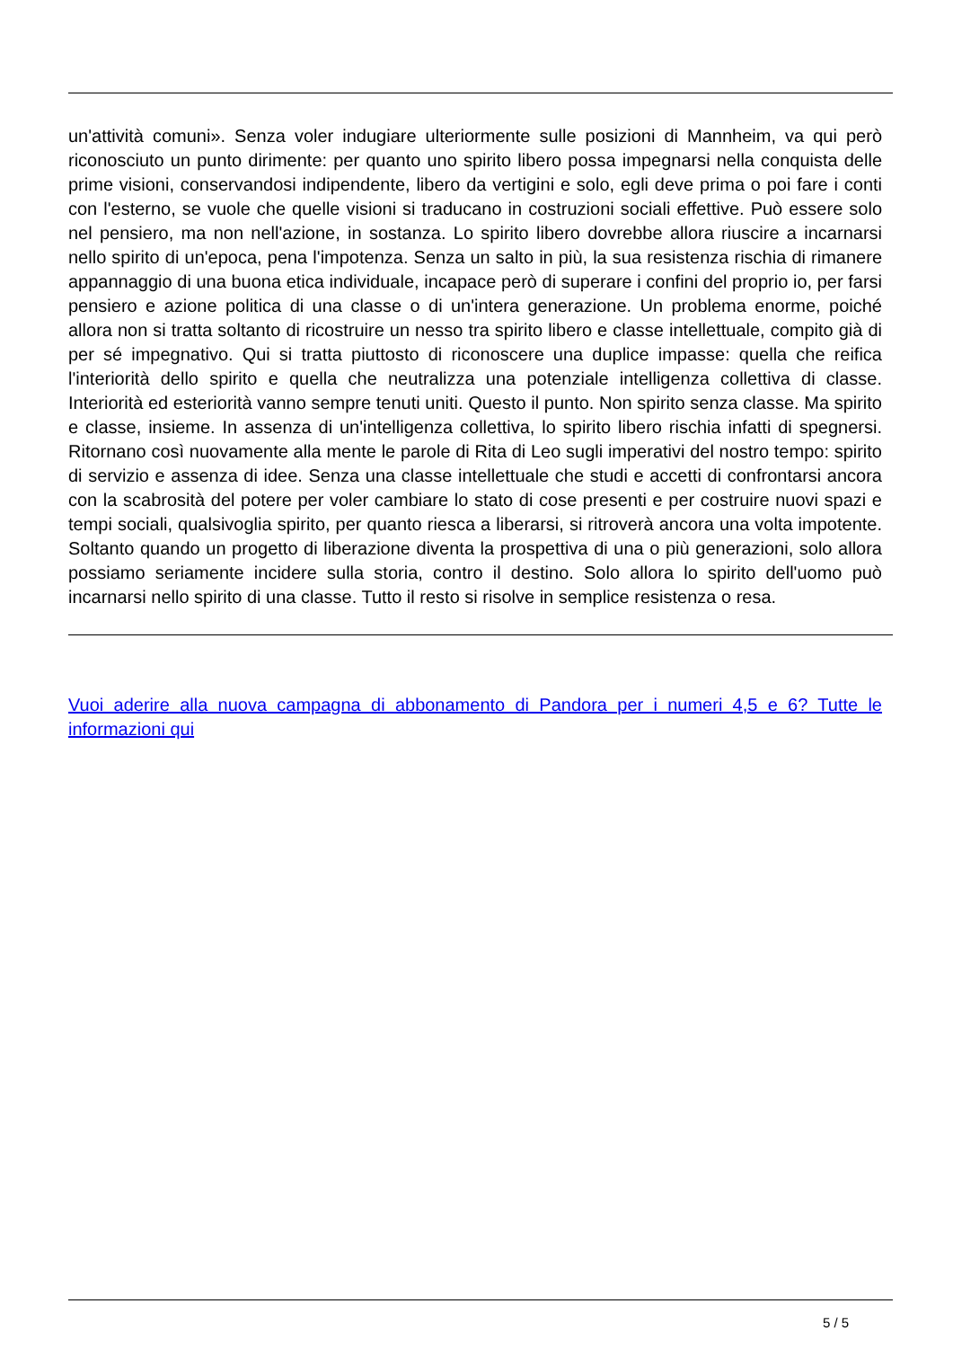un'attività comuni». Senza voler indugiare ulteriormente sulle posizioni di Mannheim, va qui però riconosciuto un punto dirimente: per quanto uno spirito libero possa impegnarsi nella conquista delle prime visioni, conservandosi indipendente, libero da vertigini e solo, egli deve prima o poi fare i conti con l'esterno, se vuole che quelle visioni si traducano in costruzioni sociali effettive. Può essere solo nel pensiero, ma non nell'azione, in sostanza. Lo spirito libero dovrebbe allora riuscire a incarnarsi nello spirito di un'epoca, pena l'impotenza. Senza un salto in più, la sua resistenza rischia di rimanere appannaggio di una buona etica individuale, incapace però di superare i confini del proprio io, per farsi pensiero e azione politica di una classe o di un'intera generazione. Un problema enorme, poiché allora non si tratta soltanto di ricostruire un nesso tra spirito libero e classe intellettuale, compito già di per sé impegnativo. Qui si tratta piuttosto di riconoscere una duplice impasse: quella che reifica l'interiorità dello spirito e quella che neutralizza una potenziale intelligenza collettiva di classe. Interiorità ed esteriorità vanno sempre tenuti uniti. Questo il punto. Non spirito senza classe. Ma spirito e classe, insieme. In assenza di un'intelligenza collettiva, lo spirito libero rischia infatti di spegnersi. Ritornano così nuovamente alla mente le parole di Rita di Leo sugli imperativi del nostro tempo: spirito di servizio e assenza di idee. Senza una classe intellettuale che studi e accetti di confrontarsi ancora con la scabrosità del potere per voler cambiare lo stato di cose presenti e per costruire nuovi spazi e tempi sociali, qualsivoglia spirito, per quanto riesca a liberarsi, si ritroverà ancora una volta impotente. Soltanto quando un progetto di liberazione diventa la prospettiva di una o più generazioni, solo allora possiamo seriamente incidere sulla storia, contro il destino. Solo allora lo spirito dell'uomo può incarnarsi nello spirito di una classe. Tutto il resto si risolve in semplice resistenza o resa.
Vuoi aderire alla nuova campagna di abbonamento di Pandora per i numeri 4,5 e 6? Tutte le informazioni qui
5 / 5